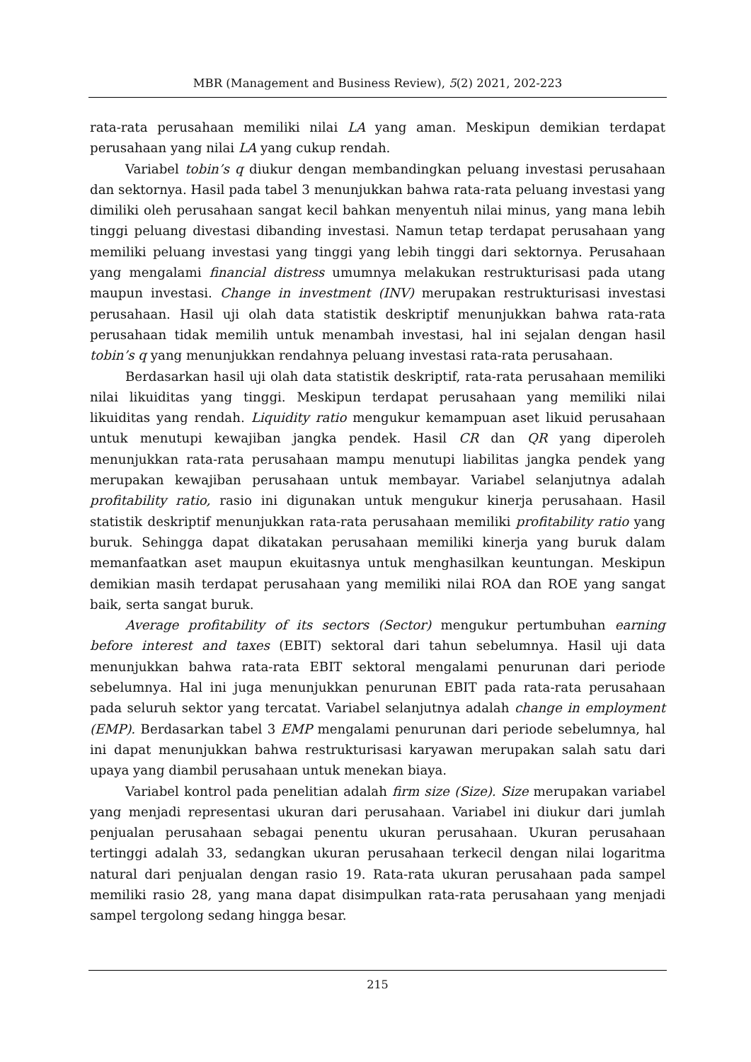MBR (Management and Business Review), 5(2) 2021, 202-223
rata-rata perusahaan memiliki nilai LA yang aman. Meskipun demikian terdapat perusahaan yang nilai LA yang cukup rendah.
Variabel tobin’s q diukur dengan membandingkan peluang investasi perusahaan dan sektornya. Hasil pada tabel 3 menunjukkan bahwa rata-rata peluang investasi yang dimiliki oleh perusahaan sangat kecil bahkan menyentuh nilai minus, yang mana lebih tinggi peluang divestasi dibanding investasi. Namun tetap terdapat perusahaan yang memiliki peluang investasi yang tinggi yang lebih tinggi dari sektornya. Perusahaan yang mengalami financial distress umumnya melakukan restrukturisasi pada utang maupun investasi. Change in investment (INV) merupakan restrukturisasi investasi perusahaan. Hasil uji olah data statistik deskriptif menunjukkan bahwa rata-rata perusahaan tidak memilih untuk menambah investasi, hal ini sejalan dengan hasil tobin’s q yang menunjukkan rendahnya peluang investasi rata-rata perusahaan.
Berdasarkan hasil uji olah data statistik deskriptif, rata-rata perusahaan memiliki nilai likuiditas yang tinggi. Meskipun terdapat perusahaan yang memiliki nilai likuiditas yang rendah. Liquidity ratio mengukur kemampuan aset likuid perusahaan untuk menutupi kewajiban jangka pendek. Hasil CR dan QR yang diperoleh menunjukkan rata-rata perusahaan mampu menutupi liabilitas jangka pendek yang merupakan kewajiban perusahaan untuk membayar. Variabel selanjutnya adalah profitability ratio, rasio ini digunakan untuk mengukur kinerja perusahaan. Hasil statistik deskriptif menunjukkan rata-rata perusahaan memiliki profitability ratio yang buruk. Sehingga dapat dikatakan perusahaan memiliki kinerja yang buruk dalam memanfaatkan aset maupun ekuitasnya untuk menghasilkan keuntungan. Meskipun demikian masih terdapat perusahaan yang memiliki nilai ROA dan ROE yang sangat baik, serta sangat buruk.
Average profitability of its sectors (Sector) mengukur pertumbuhan earning before interest and taxes (EBIT) sektoral dari tahun sebelumnya. Hasil uji data menunjukkan bahwa rata-rata EBIT sektoral mengalami penurunan dari periode sebelumnya. Hal ini juga menunjukkan penurunan EBIT pada rata-rata perusahaan pada seluruh sektor yang tercatat. Variabel selanjutnya adalah change in employment (EMP). Berdasarkan tabel 3 EMP mengalami penurunan dari periode sebelumnya, hal ini dapat menunjukkan bahwa restrukturisasi karyawan merupakan salah satu dari upaya yang diambil perusahaan untuk menekan biaya.
Variabel kontrol pada penelitian adalah firm size (Size). Size merupakan variabel yang menjadi representasi ukuran dari perusahaan. Variabel ini diukur dari jumlah penjualan perusahaan sebagai penentu ukuran perusahaan. Ukuran perusahaan tertinggi adalah 33, sedangkan ukuran perusahaan terkecil dengan nilai logaritma natural dari penjualan dengan rasio 19. Rata-rata ukuran perusahaan pada sampel memiliki rasio 28, yang mana dapat disimpulkan rata-rata perusahaan yang menjadi sampel tergolong sedang hingga besar.
215